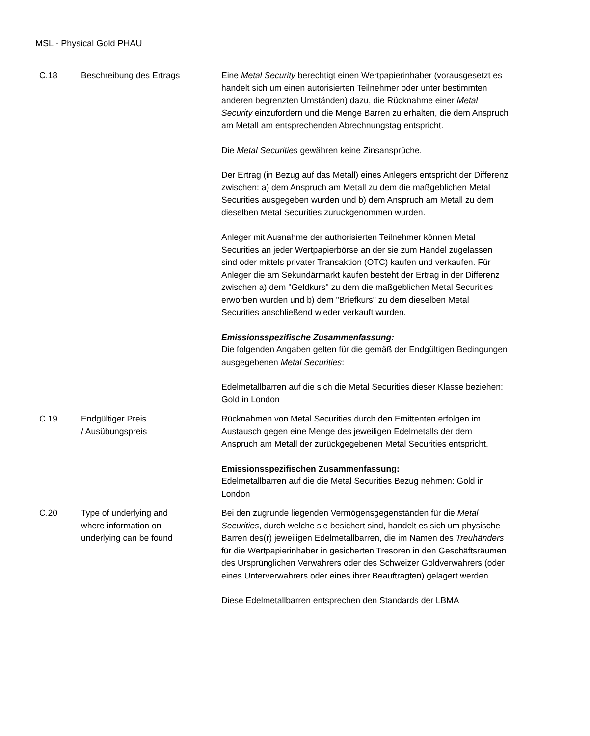MSL - Physical Gold PHAU
| C.18 | Beschreibung des Ertrags | Eine Metal Security berechtigt einen Wertpapierinhaber (vorausgesetzt es handelt sich um einen autorisierten Teilnehmer oder unter bestimmten anderen begrenzten Umständen) dazu, die Rücknahme einer Metal Security einzufordern und die Menge Barren zu erhalten, die dem Anspruch am Metall am entsprechenden Abrechnungstag entspricht. Die Metal Securities gewähren keine Zinsansprüche. Der Ertrag (in Bezug auf das Metall) eines Anlegers entspricht der Differenz zwischen: a) dem Anspruch am Metall zu dem die maßgeblichen Metal Securities ausgegeben wurden und b) dem Anspruch am Metall zu dem dieselben Metal Securities zurückgenommen wurden. Anleger mit Ausnahme der authorisierten Teilnehmer können Metal Securities an jeder Wertpapierbörse an der sie zum Handel zugelassen sind oder mittels privater Transaktion (OTC) kaufen und verkaufen. Für Anleger die am Sekundärmarkt kaufen besteht der Ertrag in der Differenz zwischen a) dem "Geldkurs" zu dem die maßgeblichen Metal Securities erworben wurden und b) dem "Briefkurs" zu dem dieselben Metal Securities anschließend wieder verkauft wurden. Emissionsspezifische Zusammenfassung: Die folgenden Angaben gelten für die gemäß der Endgültigen Bedingungen ausgegebenen Metal Securities : Edelmetallbarren auf die sich die Metal Securities dieser Klasse beziehen: Gold in London |
| C.19 | Endgültiger Preis / Ausübungspreis | Rücknahmen von Metal Securities durch den Emittenten erfolgen im Austausch gegen eine Menge des jeweiligen Edelmetalls der dem Anspruch am Metall der zurückgegebenen Metal Securities entspricht. Emissionsspezifischen Zusammenfassung: Edelmetallbarren auf die die Metal Securities Bezug nehmen: Gold in London |
| C.20 | Type of underlying and where information on underlying can be found | Bei den zugrunde liegenden Vermögensgegenständen für die Metal Securities , durch welche sie besichert sind, handelt es sich um physische Barren des(r) jeweiligen Edelmetallbarren, die im Namen des Treuhänders für die Wertpapierinhaber in gesicherten Tresoren in den Geschäftsräumen des Ursprünglichen Verwahrers oder des Schweizer Goldverwahrers (oder eines Unterverwahrers oder eines ihrer Beauftragten) gelagert werden. Diese Edelmetallbarren entsprechen den Standards der LBMA |